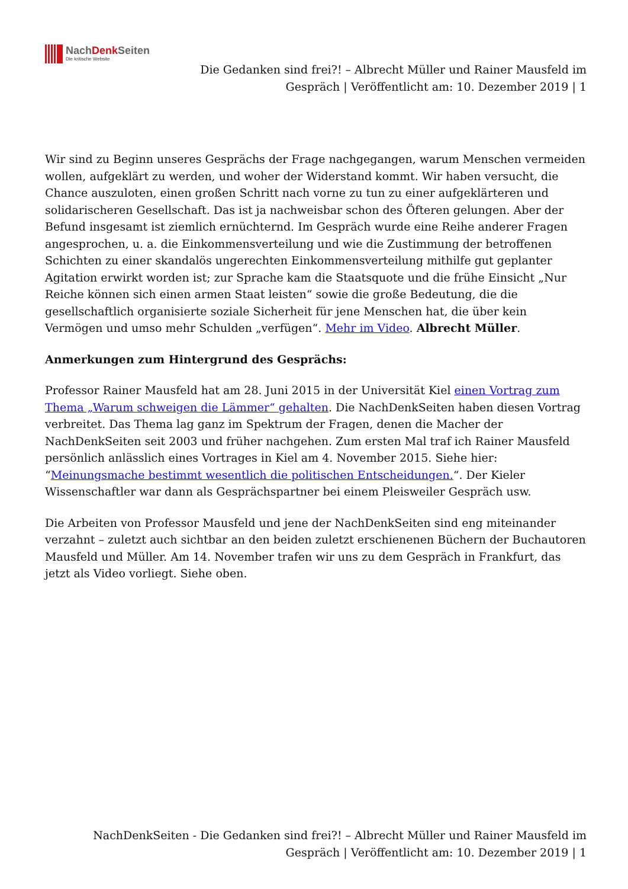NachDenk Seiten
Die kritische Website
Die Gedanken sind frei?! – Albrecht Müller und Rainer Mausfeld im Gespräch | Veröffentlicht am: 10. Dezember 2019 | 1
Wir sind zu Beginn unseres Gesprächs der Frage nachgegangen, warum Menschen vermeiden wollen, aufgeklärt zu werden, und woher der Widerstand kommt. Wir haben versucht, die Chance auszuloten, einen großen Schritt nach vorne zu tun zu einer aufgeklärteren und solidarischeren Gesellschaft. Das ist ja nachweisbar schon des Öfteren gelungen. Aber der Befund insgesamt ist ziemlich ernüchternd. Im Gespräch wurde eine Reihe anderer Fragen angesprochen, u. a. die Einkommensverteilung und wie die Zustimmung der betroffenen Schichten zu einer skandalös ungerechten Einkommensverteilung mithilfe gut geplanter Agitation erwirkt worden ist; zur Sprache kam die Staatsquote und die frühe Einsicht „Nur Reiche können sich einen armen Staat leisten“ sowie die große Bedeutung, die die gesellschaftlich organisierte soziale Sicherheit für jene Menschen hat, die über kein Vermögen und umso mehr Schulden „verfügen“. Mehr im Video. Albrecht Müller.
Anmerkungen zum Hintergrund des Gesprächs:
Professor Rainer Mausfeld hat am 28. Juni 2015 in der Universität Kiel einen Vortrag zum Thema „Warum schweigen die Lämmer“ gehalten. Die NachDenkSeiten haben diesen Vortrag verbreitet. Das Thema lag ganz im Spektrum der Fragen, denen die Macher der NachDenkSeiten seit 2003 und früher nachgehen. Zum ersten Mal traf ich Rainer Mausfeld persönlich anlässlich eines Vortrages in Kiel am 4. November 2015. Siehe hier: “Meinungsmache bestimmt wesentlich die politischen Entscheidungen.“. Der Kieler Wissenschaftler war dann als Gesprächspartner bei einem Pleisweiler Gespräch usw.
Die Arbeiten von Professor Mausfeld und jene der NachDenkSeiten sind eng miteinander verzahnt – zuletzt auch sichtbar an den beiden zuletzt erschienenen Büchern der Buchautoren Mausfeld und Müller. Am 14. November trafen wir uns zu dem Gespräch in Frankfurt, das jetzt als Video vorliegt. Siehe oben.
NachDenkSeiten - Die Gedanken sind frei?! – Albrecht Müller und Rainer Mausfeld im Gespräch | Veröffentlicht am: 10. Dezember 2019 | 1